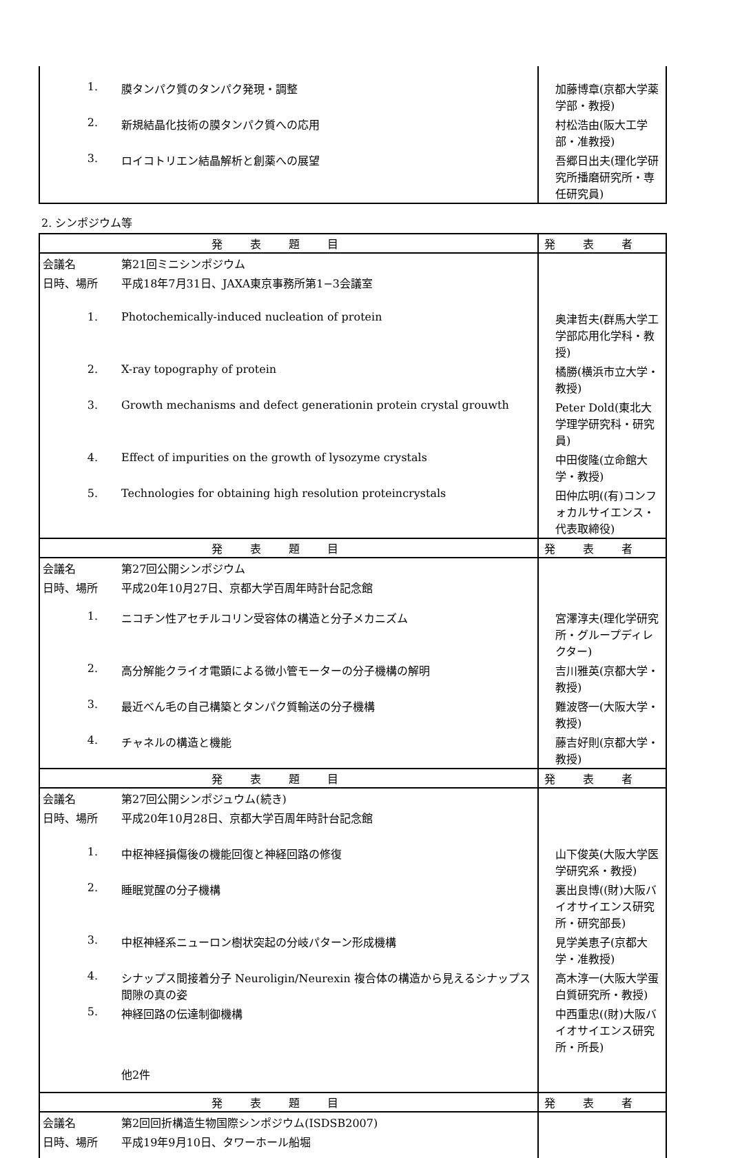| 1. | 膜タンパク質のタンパク発現・調整 | 加藤博章(京都大学薬学部・教授) |
| 2. | 新規結晶化技術の膜タンパク質への応用 | 村松浩由(阪大工学部・准教授) |
| 3. | ロイコトリエン結晶解析と創薬への展望 | 吾郷日出夫(理化学研究所播磨研究所・専任研究員) |
2. シンポジウム等
| 発表題目 | | 発表者 |
| --- | --- | --- |
| 会議名 | 第21回ミニシンポジウム | |
| 日時、場所 | 平成18年7月31日、JAXA東京事務所第1−3会議室 | |
| 1. | Photochemically-induced nucleation of protein | 奥津哲夫(群馬大学工学部応用化学科・教授) |
| 2. | X-ray topography of protein | 橘勝(横浜市立大学・教授) |
| 3. | Growth mechanisms and defect generationin protein crystal grouwth | Peter Dold(東北大学理学研究科・研究員) |
| 4. | Effect of impurities on the growth of lysozyme crystals | 中田俊隆(立命館大学・教授) |
| 5. | Technologies for obtaining high resolution proteincrystals | 田仲広明((有)コンフォカルサイエンス・代表取締役) |
| 発表題目 | | 発表者 |
| 会議名 | 第27回公開シンポジウム | |
| 日時、場所 | 平成20年10月27日、京都大学百周年時計台記念館 | |
| 1. | ニコチン性アセチルコリン受容体の構造と分子メカニズム | 宮澤淳夫(理化学研究所・グループディレクター) |
| 2. | 高分解能クライオ電顕による微小管モーターの分子機構の解明 | 吉川雅英(京都大学・教授) |
| 3. | 最近べん毛の自己構築とタンパク質輸送の分子機構 | 難波啓一(大阪大学・教授) |
| 4. | チャネルの構造と機能 | 藤吉好則(京都大学・教授) |
| 発表題目 | | 発表者 |
| 会議名 | 第27回公開シンポジュウム(続き) | |
| 日時、場所 | 平成20年10月28日、京都大学百周年時計台記念館 | |
| 1. | 中枢神経損傷後の機能回復と神経回路の修復 | 山下俊英(大阪大学医学研究系・教授) |
| 2. | 睡眠覚醒の分子機構 | 裏出良博((財)大阪バイオサイエンス研究所・研究部長) |
| 3. | 中枢神経系ニューロン樹状突起の分岐パターン形成機構 | 見学美恵子(京都大学・准教授) |
| 4. | シナップス間接着分子 Neuroligin/Neurexin 複合体の構造から見えるシナップス間隙の真の姿 | 高木淳一(大阪大学蛋白質研究所・教授) |
| 5. | 神経回路の伝達制御機構 | 中西重忠((財)大阪バイオサイエンス研究所・所長) |
| | 他2件 | |
| 発表題目 | | 発表者 |
| 会議名 | 第2回回折構造生物国際シンポジウム(ISDSB2007) | |
| 日時、場所 | 平成19年9月10日、タワーホール船堀 | |